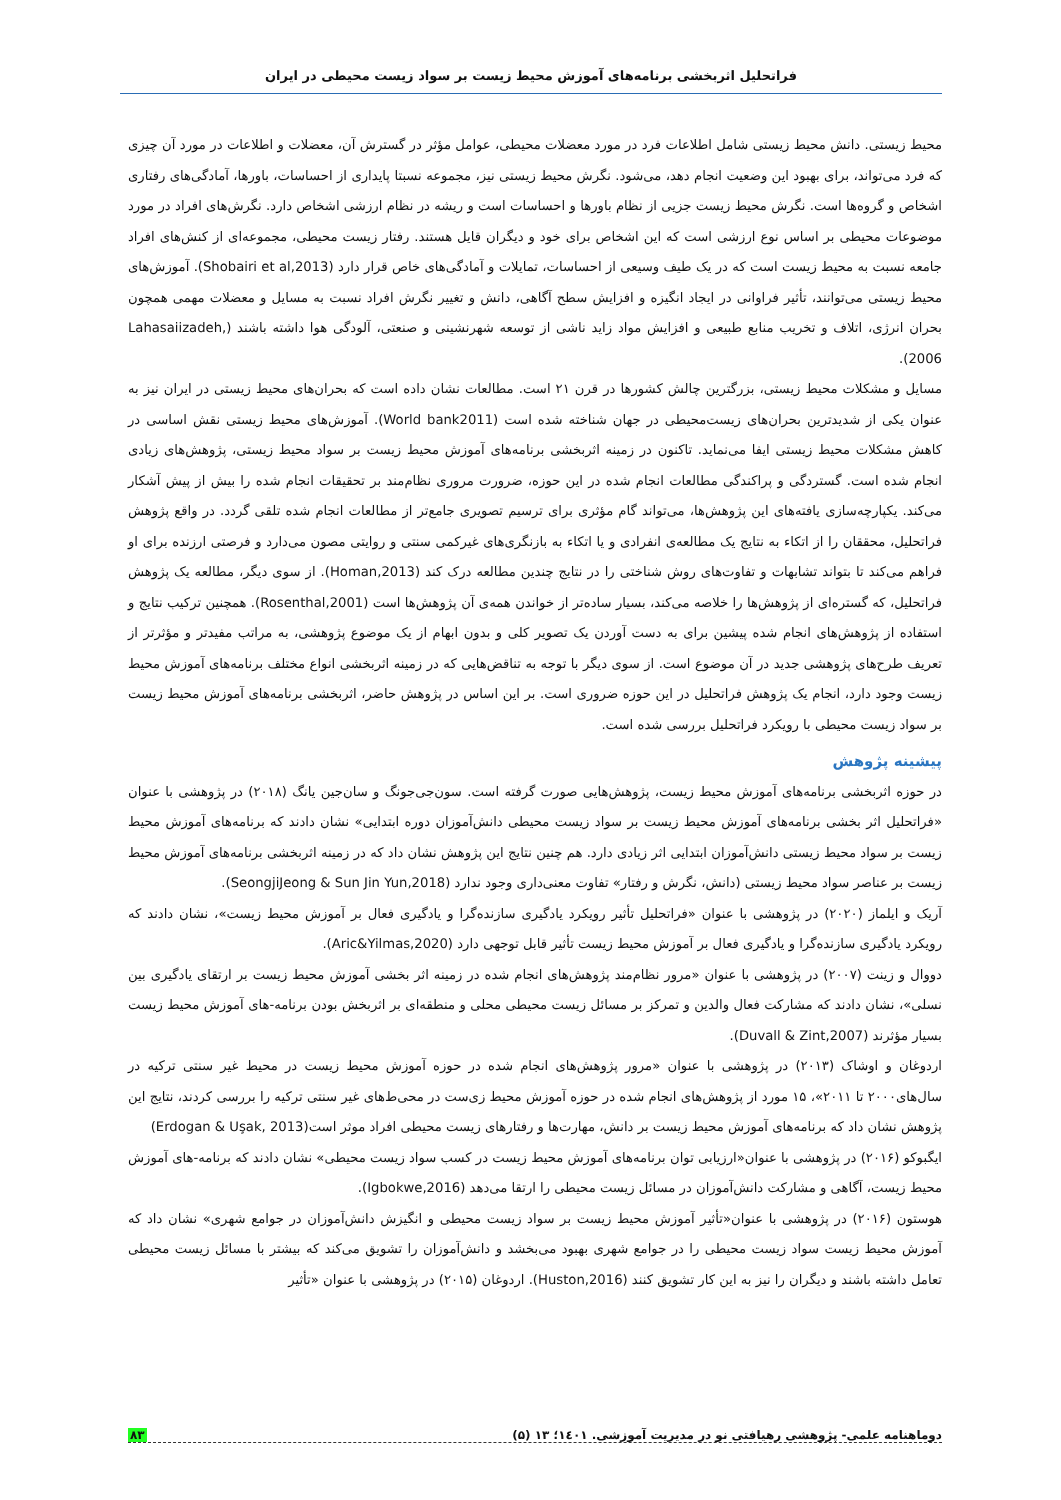فراتحلیل اثربخشی برنامه‌های آموزش محیط زیست بر سواد زیست محیطی در ایران
محیط زیستی. دانش محیط زیستی شامل اطلاعات فرد در مورد معضلات محیطی، عوامل مؤثر در گسترش آن، معضلات و اطلاعات در مورد آن چیزی که فرد می‌تواند، برای بهبود این وضعیت انجام دهد، می‌شود. نگرش محیط زیستی نیز، مجموعه نسبتا پایداری از احساسات، باورها، آمادگی‌های رفتاری اشخاص و گروه‌ها است. نگرش محیط زیست جزیی از نظام باورها و احساسات است و ریشه در نظام ارزشی اشخاص دارد. نگرش‌های افراد در مورد موضوعات محیطی بر اساس نوع ارزشی است که این اشخاص برای خود و دیگران قایل هستند. رفتار زیست محیطی، مجموعه‌ای از کنش‌های افراد جامعه نسبت به محیط زیست است که در یک طیف وسیعی از احساسات، تمایلات و آمادگی‌های خاص قرار دارد (Shobairi et al,2013). آموزش‌های محیط زیستی می‌توانند، تأثیر فراوانی در ایجاد انگیزه و افزایش سطح آگاهی، دانش و تغییر نگرش افراد نسبت به مسایل و معضلات مهمی همچون بحران انرژی، اتلاف و تخریب منابع طبیعی و افزایش مواد زاید ناشی از توسعه شهرنشینی و صنعتی، آلودگی هوا داشته باشند (Lahasaiizadeh, 2006).
مسایل و مشکلات محیط زیستی، بزرگترین چالش کشورها در قرن ۲۱ است. مطالعات نشان داده است که بحران‌های محیط زیستی در ایران نیز به عنوان یکی از شدیدترین بحران‌های زیست‌محیطی در جهان شناخته شده است (World bank2011). آموزش‌های محیط زیستی نقش اساسی در کاهش مشکلات محیط زیستی ایفا می‌نماید. تاکنون در زمینه اثربخشی برنامه‌های آموزش محیط زیست بر سواد محیط زیستی، پژوهش‌های زیادی انجام شده است. گستردگی و پراکندگی مطالعات انجام شده در این حوزه، ضرورت مروری نظام‌مند بر تحقیقات انجام شده را بیش از پیش آشکار می‌کند. یکپارچه‌سازی یافته‌های این پژوهش‌ها، می‌تواند گام مؤثری برای ترسیم تصویری جامع‌تر از مطالعات انجام شده تلقی گردد. در واقع پژوهش فراتحلیل، محققان را از اتکاء به نتایج یک مطالعه‌ی انفرادی و یا اتکاء به بازنگری‌های غیرکمی سنتی و روایتی مصون می‌دارد و فرصتی ارزنده برای او فراهم می‌کند تا بتواند تشابهات و تفاوت‌های روش شناختی را در نتایج چندین مطالعه درک کند (Homan,2013). از سوی دیگر، مطالعه یک پژوهش فراتحلیل، که گستره‌ای از پژوهش‌ها را خلاصه می‌کند، بسیار ساده‌تر از خواندن همه‌ی آن پژوهش‌ها است (Rosenthal,2001). همچنین ترکیب نتایج و استفاده از پژوهش‌های انجام شده پیشین برای به دست آوردن یک تصویر کلی و بدون ابهام از یک موضوع پژوهشی، به مراتب مفیدتر و مؤثرتر از تعریف طرح‌های پژوهشی جدید در آن موضوع است. از سوی دیگر با توجه به تناقض‌هایی که در زمینه اثربخشی انواع مختلف برنامه‌های آموزش محیط زیست وجود دارد، انجام یک پژوهش فراتحلیل در این حوزه ضروری است. بر این اساس در پژوهش حاضر، اثربخشی برنامه‌های آموزش محیط زیست بر سواد زیست محیطی با رویکرد فراتحلیل بررسی شده است.
پیشینه پژوهش
در حوزه اثربخشی برنامه‌های آموزش محیط زیست، پژوهش‌هایی صورت گرفته است. سون‌جی‌جونگ و سان‌جین یانگ (۲۰۱۸) در پژوهشی با عنوان «فراتحلیل اثر بخشی برنامه‌های آموزش محیط زیست بر سواد زیست محیطی دانش‌آموزان دوره ابتدایی» نشان دادند که برنامه‌های آموزش محیط زیست بر سواد محیط زیستی دانش‌آموزان ابتدایی اثر زیادی دارد. هم چنین نتایج این پژوهش نشان داد که در زمینه اثربخشی برنامه‌های آموزش محیط زیست بر عناصر سواد محیط زیستی (دانش، نگرش و رفتار» تفاوت معنی‌داری وجود ندارد (SeongjiJeong & Sun Jin Yun,2018).
آریک و ایلماز (۲۰۲۰) در پژوهشی با عنوان «فراتحلیل تأثیر رویکرد یادگیری سازنده‌گرا و یادگیری فعال بر آموزش محیط زیست»، نشان دادند که رویکرد یادگیری سازنده‌گرا و یادگیری فعال بر آموزش محیط زیست تأثیر قابل توجهی دارد (Aric&Yilmas,2020).
دووال و زینت (۲۰۰۷) در پژوهشی با عنوان «مرور نظام‌مند پژوهش‌های انجام شده در زمینه اثر بخشی آموزش محیط زیست بر ارتقای یادگیری بین نسلی»، نشان دادند که مشارکت فعال والدین و تمرکز بر مسائل زیست محیطی محلی و منطقه‌ای بر اثربخش بودن برنامه-های آموزش محیط زیست بسیار مؤثرند (Duvall & Zint,2007).
اردوغان و اوشاک (۲۰۱۳) در پژوهشی با عنوان «مرور پژوهش‌های انجام شده در حوزه آموزش محیط زیست در محیط غیر سنتی ترکیه در سال‌های۲۰۰۰ تا ۲۰۱۱»، ۱۵ مورد از پژوهش‌های انجام شده در حوزه آموزش محیط زی‌ست در محی‌ط‌های غیر سنتی ترکیه را بررسی کردند، نتایج این پژوهش نشان داد که برنامه‌های آموزش محیط زیست بر دانش، مهارت‌ها و رفتارهای زیست محیطی افراد موثر است(Erdogan & Uşak, 2013)
ایگبوکو (۲۰۱۶) در پژوهشی با عنوان«ارزیابی توان برنامه‌های آموزش محیط زیست در کسب سواد زیست محیطی» نشان دادند که برنامه-های آموزش محیط زیست، آگاهی و مشارکت دانش‌آموزان در مسائل زیست محیطی را ارتقا می‌دهد (Igbokwe,2016).
هوستون (۲۰۱۶) در پژوهشی با عنوان«تأثیر آموزش محیط زیست بر سواد زیست محیطی و انگیزش دانش‌آموزان در جوامع شهری» نشان داد که آموزش محیط زیست سواد زیست محیطی را در جوامع شهری بهبود می‌بخشد و دانش‌آموزان را تشویق می‌کند که بیشتر با مسائل زیست محیطی تعامل داشته باشند و دیگران را نیز به این کار تشویق کنند (Huston,2016). اردوغان (۲۰۱۵) در پژوهشی با عنوان «تأثیر
دوماهنامه علمی- پژوهشی رهیافتی نو در مدیریت آموزشی. ۱٤۰۱؛ ۱۳ (۵) ۸۳